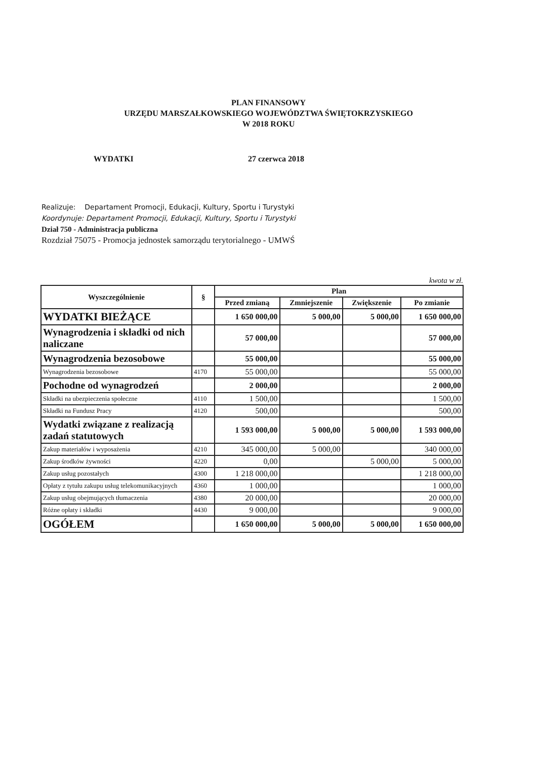PLAN FINANSOWY
URZĘDU MARSZAŁKOWSKIEGO WOJEWÓDZTWA ŚWIĘTOKRZYSKIEGO
W 2018 ROKU
WYDATKI 27 czerwca 2018
Realizuje: Departament Promocji, Edukacji, Kultury, Sportu i Turystyki
Koordynuje: Departament Promocji, Edukacji, Kultury, Sportu i Turystyki
Dział 750 - Administracja publiczna
Rozdział 75075 - Promocja jednostek samorządu terytorialnego - UMWŚ
kwota w zł.
| Wyszczególnienie | § | Plan | | | |
| --- | --- | --- | --- | --- | --- |
| | | Przed zmianą | Zmniejszenie | Zwiększenie | Po zmianie |
| WYDATKI BIEŻĄCE | | 1 650 000,00 | 5 000,00 | 5 000,00 | 1 650 000,00 |
| Wynagrodzenia i składki od nich naliczane | | 57 000,00 | | | 57 000,00 |
| Wynagrodzenia bezosobowe | | 55 000,00 | | | 55 000,00 |
| Wynagrodzenia bezosobowe | 4170 | 55 000,00 | | | 55 000,00 |
| Pochodne od wynagrodzeń | | 2 000,00 | | | 2 000,00 |
| Składki na ubezpieczenia społeczne | 4110 | 1 500,00 | | | 1 500,00 |
| Składki na Fundusz Pracy | 4120 | 500,00 | | | 500,00 |
| Wydatki związane z realizacją zadań statutowych | | 1 593 000,00 | 5 000,00 | 5 000,00 | 1 593 000,00 |
| Zakup materiałów i wyposażenia | 4210 | 345 000,00 | 5 000,00 | | 340 000,00 |
| Zakup środków żywności | 4220 | 0,00 | | 5 000,00 | 5 000,00 |
| Zakup usług pozostałych | 4300 | 1 218 000,00 | | | 1 218 000,00 |
| Opłaty z tytułu zakupu usług telekomunikacyjnych | 4360 | 1 000,00 | | | 1 000,00 |
| Zakup usług obejmujących tłumaczenia | 4380 | 20 000,00 | | | 20 000,00 |
| Różne opłaty i składki | 4430 | 9 000,00 | | | 9 000,00 |
| OGÓŁEM | | 1 650 000,00 | 5 000,00 | 5 000,00 | 1 650 000,00 |